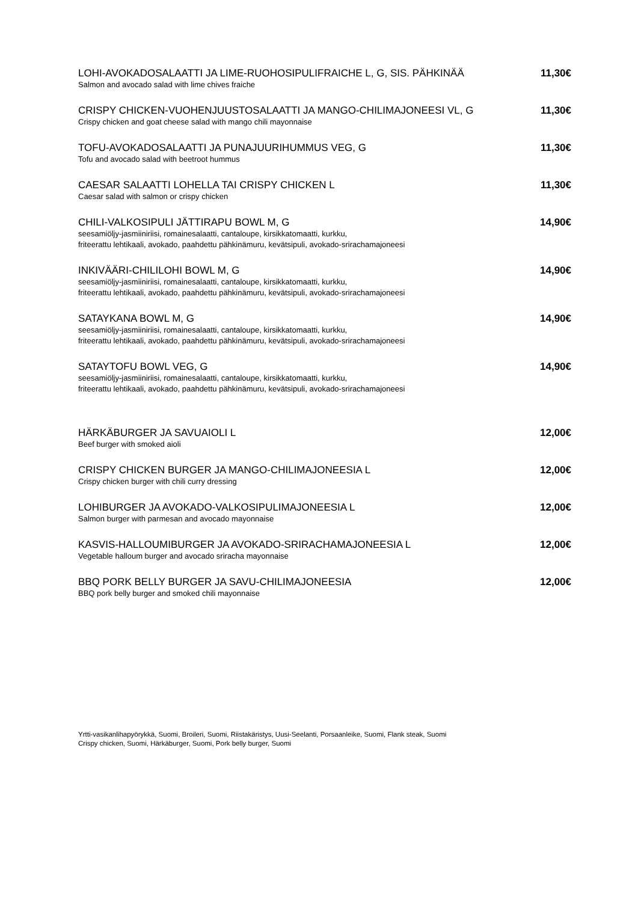LOHI-AVOKADOSALAATTI JA LIME-RUOHOSIPULIFRAICHE L, G, SIS. PÄHKINÄÄ
Salmon and avocado salad with lime chives fraiche
11,30€
CRISPY CHICKEN-VUOHENJUUSTOSALAATTI JA MANGO-CHILIMAJONEESI VL, G
Crispy chicken and goat cheese salad with mango chili mayonnaise
11,30€
TOFU-AVOKADOSALAATTI JA PUNAJUURIHUMMUS VEG, G
Tofu and avocado salad with beetroot hummus
11,30€
CAESAR SALAATTI LOHELLA TAI CRISPY CHICKEN L
Caesar salad with salmon or crispy chicken
11,30€
CHILI-VALKOSIPULI JÄTTIRAPU BOWL M, G
seesamiöljy-jasmiiniriisi, romainesalaatti, cantaloupe, kirsikkatomaatti, kurkku,
friteerattu lehtikaali, avokado, paahdettu pähkinämuru, kevätsipuli, avokado-srirachamajoneesi
14,90€
INKIVÄÄRI-CHILILOHI BOWL M, G
seesamiöljy-jasmiiniriisi, romainesalaatti, cantaloupe, kirsikkatomaatti, kurkku,
friteerattu lehtikaali, avokado, paahdettu pähkinämuru, kevätsipuli, avokado-srirachamajoneesi
14,90€
SATAYKANA BOWL M, G
seesamiöljy-jasmiiniriisi, romainesalaatti, cantaloupe, kirsikkatomaatti, kurkku,
friteerattu lehtikaali, avokado, paahdettu pähkinämuru, kevätsipuli, avokado-srirachamajoneesi
14,90€
SATAYTOFU BOWL VEG, G
seesamiöljy-jasmiiniriisi, romainesalaatti, cantaloupe, kirsikkatomaatti, kurkku,
friteerattu lehtikaali, avokado, paahdettu pähkinämuru, kevätsipuli, avokado-srirachamajoneesi
14,90€
HÄRKÄBURGER JA SAVUAIOLI L
Beef burger with smoked aioli
12,00€
CRISPY CHICKEN BURGER JA MANGO-CHILIMAJONEESIA L
Crispy chicken burger with chili curry dressing
12,00€
LOHIBURGER JA AVOKADO-VALKOSIPULIMAJONEESIA L
Salmon burger with parmesan and avocado mayonnaise
12,00€
KASVIS-HALLOUMIBURGER JA AVOKADO-SRIRACHAMAJONEESIA L
Vegetable halloum burger and avocado sriracha mayonnaise
12,00€
BBQ PORK BELLY BURGER JA SAVU-CHILIMAJONEESIA
BBQ pork belly burger and smoked chili mayonnaise
12,00€
Yrtti-vasikanlihapyörykkä, Suomi, Broileri, Suomi, Riistakäristys, Uusi-Seelanti, Porsaanleike, Suomi, Flank steak, Suomi
Crispy chicken, Suomi, Härkäburger, Suomi, Pork belly burger, Suomi